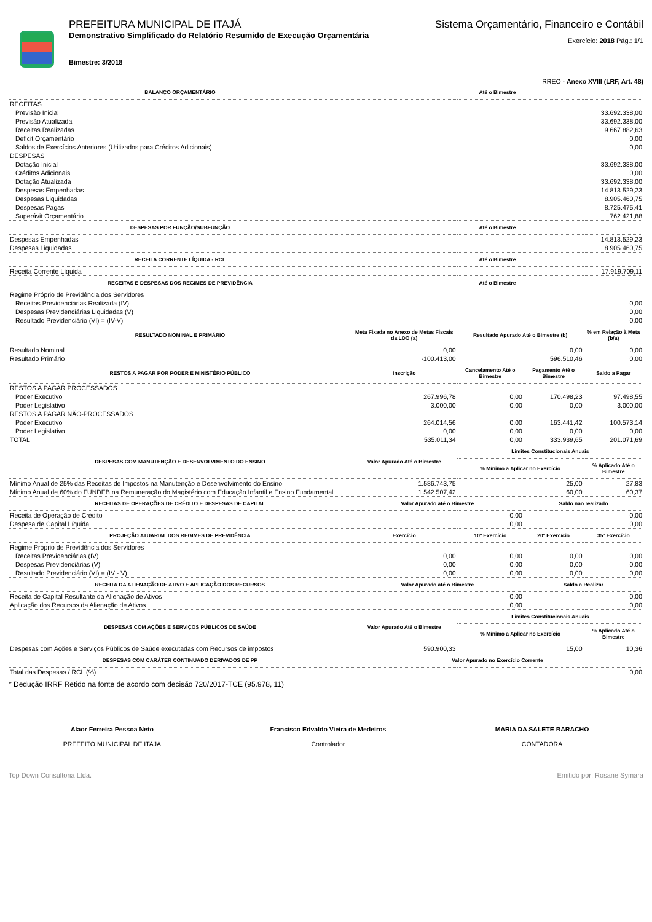PREFEITURA MUNICIPAL DE ITAJÁ
Demonstrativo Simplificado do Relatório Resumido de Execução Orçamentária
Bimestre: 3/2018
Sistema Orçamentário, Financeiro e Contábil
Exercício: 2018 Pág.: 1/1
RREO - Anexo XVIII (LRF, Art. 48)
| BALANÇO ORÇAMENTÁRIO | Até o Bimestre | | | |
| --- | --- | --- | --- | --- |
| RECEITAS | | | | |
| Previsão Inicial | 33.692.338,00 | | | |
| Previsão Atualizada | 33.692.338,00 | | | |
| Receitas Realizadas | 9.667.882,63 | | | |
| Déficit Orçamentário | 0,00 | | | |
| Saldos de Exercícios Anteriores (Utilizados para Créditos Adicionais) | 0,00 | | | |
| DESPESAS | | | | |
| Dotação Inicial | 33.692.338,00 | | | |
| Créditos Adicionais | 0,00 | | | |
| Dotação Atualizada | 33.692.338,00 | | | |
| Despesas Empenhadas | 14.813.529,23 | | | |
| Despesas Liquidadas | 8.905.460,75 | | | |
| Despesas Pagas | 8.725.475,41 | | | |
| Superávit Orçamentário | 762.421,88 | | | |
| DESPESAS POR FUNÇÃO/SUBFUNÇÃO | Até o Bimestre | | | |
| Despesas Empenhadas | 14.813.529,23 | | | |
| Despesas Liquidadas | 8.905.460,75 | | | |
| RECEITA CORRENTE LÍQUIDA - RCL | Até o Bimestre | | | |
| Receita Corrente Líquida | 17.919.709,11 | | | |
| RECEITAS E DESPESAS DOS REGIMES DE PREVIDÊNCIA | Até o Bimestre | | | |
| Regime Próprio de Previdência dos Servidores | | | | |
| Receitas Previdenciárias Realizada (IV) | 0,00 | | | |
| Despesas Previdenciárias Liquidadas (V) | 0,00 | | | |
| Resultado Previdenciário (VI) = (IV-V) | 0,00 | | | |
| RESULTADO NOMINAL E PRIMÁRIO | Meta Fixada no Anexo de Metas Fiscais da LDO (a) | Resultado Apurado Até o Bimestre (b) | | % em Relação à Meta (b/a) |
| Resultado Nominal | 0,00 | 0,00 | | 0,00 |
| Resultado Primário | -100.413,00 | 596.510,46 | | 0,00 |
| RESTOS A PAGAR POR PODER E MINISTÉRIO PÚBLICO | Inscrição | Cancelamento Até o Bimestre | Pagamento Até o Bimestre | Saldo a Pagar |
| RESTOS A PAGAR PROCESSADOS | | | | |
| Poder Executivo | 267.996,78 | 0,00 | 170.498,23 | 97.498,55 |
| Poder Legislativo | 3.000,00 | 0,00 | 0,00 | 3.000,00 |
| RESTOS A PAGAR NÃO-PROCESSADOS | | | | |
| Poder Executivo | 264.014,56 | 0,00 | 163.441,42 | 100.573,14 |
| Poder Legislativo | 0,00 | 0,00 | 0,00 | 0,00 |
| TOTAL | 535.011,34 | 0,00 | 333.939,65 | 201.071,69 |
| DESPESAS COM MANUTENÇÃO E DESENVOLVIMENTO DO ENSINO | Valor Apurado Até o Bimestre | Limites Constitucionais Anuais | | |
| | | % Mínimo a Aplicar no Exercício | | % Aplicado Até o Bimestre |
| Mínimo Anual de 25% das Receitas de Impostos na Manutenção e Desenvolvimento do Ensino | 1.586.743,75 | 25,00 | | 27,83 |
| Mínimo Anual de 60% do FUNDEB na Remuneração do Magistério com Educação Infantil e Ensino Fundamental | 1.542.507,42 | 60,00 | | 60,37 |
| RECEITAS DE OPERAÇÕES DE CRÉDITO E DESPESAS DE CAPITAL | Valor Apurado até o Bimestre | | Saldo não realizado | |
| Receita de Operação de Crédito | 0,00 | | 0,00 | |
| Despesa de Capital Líquida | 0,00 | | 0,00 | |
| PROJEÇÃO ATUARIAL DOS REGIMES DE PREVIDÊNCIA | Exercício | 10º Exercício | 20º Exercício | 35º Exercício |
| Regime Próprio de Previdência dos Servidores | | | | |
| Receitas Previdenciárias (IV) | 0,00 | 0,00 | 0,00 | 0,00 |
| Despesas Previdenciárias (V) | 0,00 | 0,00 | 0,00 | 0,00 |
| Resultado Previdenciário (VI) = (IV - V) | 0,00 | 0,00 | 0,00 | 0,00 |
| RECEITA DA ALIENAÇÃO DE ATIVO E APLICAÇÃO DOS RECURSOS | Valor Apurado até o Bimestre | | Saldo a Realizar | |
| Receita de Capital Resultante da Alienação de Ativos | 0,00 | | 0,00 | |
| Aplicação dos Recursos da Alienação de Ativos | 0,00 | | 0,00 | |
| DESPESAS COM AÇÕES E SERVIÇOS PÚBLICOS DE SAÚDE | Valor Apurado Até o Bimestre | Limites Constitucionais Anuais | | |
| | | % Mínimo a Aplicar no Exercício | | % Aplicado Até o Bimestre |
| Despesas com Ações e Serviços Públicos de Saúde executadas com Recursos de impostos | 590.900,33 | 15,00 | | 10,36 |
| DESPESAS COM CARÁTER CONTINUADO DERIVADOS DE PP | Valor Apurado no Exercício Corrente | | | |
| Total das Despesas / RCL (%) | 0,00 | | | |
* Dedução IRRF Retido na fonte de acordo com decisão 720/2017-TCE (95.978, 11)
Alaor Ferreira Pessoa Neto
PREFEITO MUNICIPAL DE ITAJÁ
Francisco Edvaldo Vieira de Medeiros
Controlador
MARIA DA SALETE BARACHO
CONTADORA
Top Down Consultoria Ltda. Emitido por: Rosane Symara